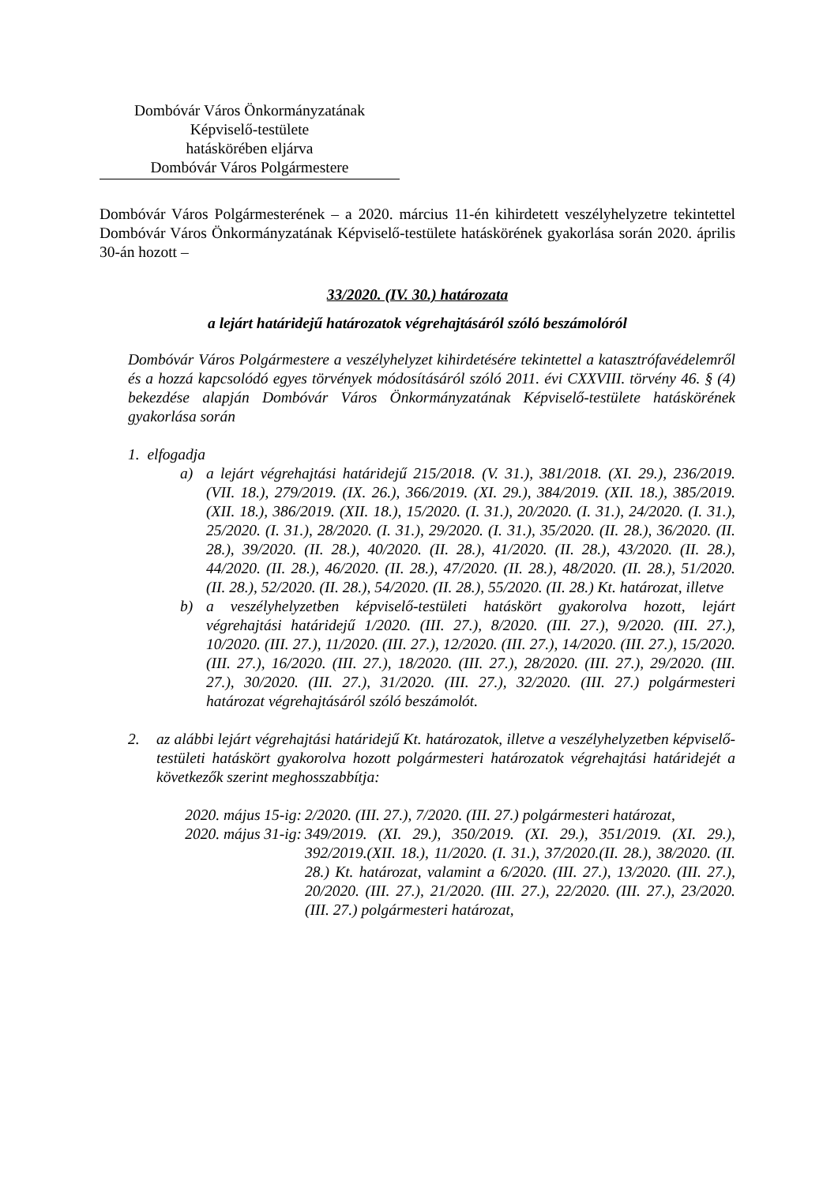Dombóvár Város Önkormányzatának
Képviselő-testülete
hatáskörében eljárva
Dombóvár Város Polgármestere
Dombóvár Város Polgármesterének – a 2020. március 11-én kihirdetett veszélyhelyzetre tekintettel Dombóvár Város Önkormányzatának Képviselő-testülete hatáskörének gyakorlása során 2020. április 30-án hozott –
33/2020. (IV. 30.) határozata
a lejárt határidejű határozatok végrehajtásáról szóló beszámolóról
Dombóvár Város Polgármestere a veszélyhelyzet kihirdetésére tekintettel a katasztrófavédelemről és a hozzá kapcsolódó egyes törvények módosításáról szóló 2011. évi CXXVIII. törvény 46. § (4) bekezdése alapján Dombóvár Város Önkormányzatának Képviselő-testülete hatáskörének gyakorlása során
1. elfogadja
a) a lejárt végrehajtási határidejű 215/2018. (V. 31.), 381/2018. (XI. 29.), 236/2019. (VII. 18.), 279/2019. (IX. 26.), 366/2019. (XI. 29.), 384/2019. (XII. 18.), 385/2019. (XII. 18.), 386/2019. (XII. 18.), 15/2020. (I. 31.), 20/2020. (I. 31.), 24/2020. (I. 31.), 25/2020. (I. 31.), 28/2020. (I. 31.), 29/2020. (I. 31.), 35/2020. (II. 28.), 36/2020. (II. 28.), 39/2020. (II. 28.), 40/2020. (II. 28.), 41/2020. (II. 28.), 43/2020. (II. 28.), 44/2020. (II. 28.), 46/2020. (II. 28.), 47/2020. (II. 28.), 48/2020. (II. 28.), 51/2020. (II. 28.), 52/2020. (II. 28.), 54/2020. (II. 28.), 55/2020. (II. 28.) Kt. határozat, illetve
b) a veszélyhelyzetben képviselő-testületi hatáskört gyakorolva hozott, lejárt végrehajtási határidejű 1/2020. (III. 27.), 8/2020. (III. 27.), 9/2020. (III. 27.), 10/2020. (III. 27.), 11/2020. (III. 27.), 12/2020. (III. 27.), 14/2020. (III. 27.), 15/2020. (III. 27.), 16/2020. (III. 27.), 18/2020. (III. 27.), 28/2020. (III. 27.), 29/2020. (III. 27.), 30/2020. (III. 27.), 31/2020. (III. 27.), 32/2020. (III. 27.) polgármesteri határozat végrehajtásáról szóló beszámolót.
2. az alábbi lejárt végrehajtási határidejű Kt. határozatok, illetve a veszélyhelyzetben képviselő-testületi hatáskört gyakorolva hozott polgármesteri határozatok végrehajtási határidejét a következők szerint meghosszabbítja:
2020. május 15-ig:
2/2020. (III. 27.), 7/2020. (III. 27.) polgármesteri határozat,
2020. május 31-ig:
349/2019. (XI. 29.), 350/2019. (XI. 29.), 351/2019. (XI. 29.), 392/2019.(XII. 18.), 11/2020. (I. 31.), 37/2020.(II. 28.), 38/2020. (II. 28.) Kt. határozat, valamint a 6/2020. (III. 27.), 13/2020. (III. 27.), 20/2020. (III. 27.), 21/2020. (III. 27.), 22/2020. (III. 27.), 23/2020. (III. 27.) polgármesteri határozat,